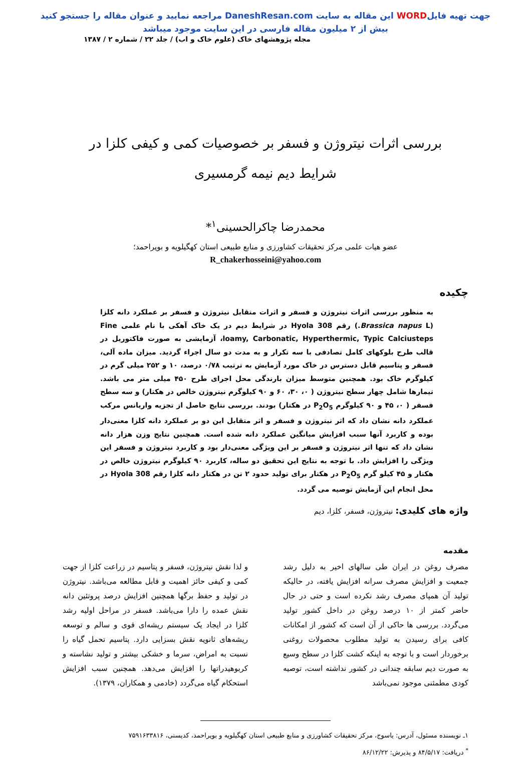جهت تهیه فایلWORD این مقاله به سایت DaneshResan.com مراجعه نمایید و عنوان مقاله را جستجو کنید
بیش از ۲ میلیون مقاله فارسی در این سایت موجود میباشد
مجله پژوهشهای خاک (علوم خاک و اب) / جلد ۲۲ / شماره ۲ / ۱۳۸۷
بررسی اثرات نیتروژن و فسفر بر خصوصیات کمی و کیفی کلزا در شرایط دیم نیمه گرمسیری
محمدرضا چاکرالحسینی<sup>۱</sup>*
عضو هیات علمی مرکز تحقیقات کشاورزی و منابع طبیعی استان کهگیلویه و بویراحمد؛
R_chakerhosseini@yahoo.com
چکیده
به منظور بررسی اثرات نیتروژن و فسفر و اثرات متقابل نیتروژن و فسفر بر عملکرد دانه کلزا (Brassica napus L.) رقم Hyola 308 در شرایط دیم در یک خاک آهکی با نام علمی Fine loamy, Carbonatic, Hyperthermic, Typic Calciusteps، آزمایشی به صورت فاکتوریل در قالب طرح بلوکهای کامل تصادفی با سه تکرار و به مدت دو سال اجراء گردید. میزان ماده آلی، فسفر و پتاسیم قابل دسترس در خاک مورد آزمایش به ترتیب ۰/۷۸ درصد، ۱۰ و ۲۵۲ میلی گرم در کیلوگرم خاک بود. همچنین متوسط میزان بارندگی محل اجرای طرح ۴۵۰ میلی متر می باشد. تیمارها شامل چهار سطح نیتروژن ( ۰، ۳۰، ۶۰ و ۹۰ کیلوگرم نیتروژن خالص در هکتار) و سه سطح فسفر ( ۰، ۴۵ و ۹۰ کیلوگرم P<sub>2</sub>O<sub>5</sub> در هکتار) بودند. بررسی نتایج حاصل از تجزیه واریانس مرکب عملکرد دانه نشان داد که اثر نیتروژن و فسفر و اثر متقابل این دو بر عملکرد دانه کلزا معنی‌دار بوده و کاربرد آنها سبب افزایش میانگین عملکرد دانه شده است. همچنین نتایج وزن هزار دانه نشان داد که تنها اثر نیتروژن و فسفر بر این ویژگی معنی‌دار بود و کاربرد نیتروژن و فسفر این ویژگی را افزایش داد. با توجه به نتایج این تحقیق دو ساله، کاربرد ۹۰ کیلوگرم نیتروژن خالص در هکتار و ۴۵ کیلو گرم P<sub>2</sub>O<sub>5</sub> در هکتار برای تولید حدود ۲ تن در هکتار دانه کلزا رقم Hyola 308 در محل انجام این آزمایش توصیه می گردد.
واژه های کلیدی: نیتروژن، فسفر، کلزا، دیم
مقدمه
مصرف روغن در ایران طی سالهای اخیر به دلیل رشد جمعیت و افزایش مصرف سرانه افزایش یافته، در حالیکه تولید آن همپای مصرف رشد نکرده است و حتی در حال حاضر کمتر از ۱۰ درصد روغن در داخل کشور تولید می‌گردد. بررسی ها حاکی از آن است که کشور از امکانات کافی برای رسیدن به تولید مطلوب محصولات روغنی برخوردار است و با توجه به اینکه کشت کلزا در سطح وسیع به صورت دیم سابقه چندانی در کشور نداشته است، توصیه کودی مطمئنی موجود نمی‌باشد
و لذا نقش نیتروژن، فسفر و پتاسیم در زراعت کلزا از جهت کمی و کیفی حائز اهمیت و قابل مطالعه می‌باشد. نیتروژن در تولید و حفظ برگها همچنین افزایش درصد پروتئین دانه نقش عمده را دارا می‌باشد. فسفر در مراحل اولیه رشد کلزا در ایجاد یک سیستم ریشه‌ای قوی و سالم و توسعه ریشه‌های ثانویه نقش بسزایی دارد. پتاسیم تحمل گیاه را نسبت به امراض، سرما و خشکی بیشتر و تولید نشاسته و کربوهیدراتها را افزایش می‌دهد. همچنین سبب افزایش استحکام گیاه می‌گردد (خادمی و همکاران، ۱۳۷۹).
۱ـ نویسنده مسئول، آدرس: یاسوج، مرکز تحقیقات کشاورزی و منابع طبیعی استان کهگیلویه و بویراحمد، کدپستی، ۷۵۹۱۶۳۳۸۱۶
<sup>*</sup> دریافت: ۸۴/۵/۱۷ و پذیرش: ۸۶/۱۲/۲۲